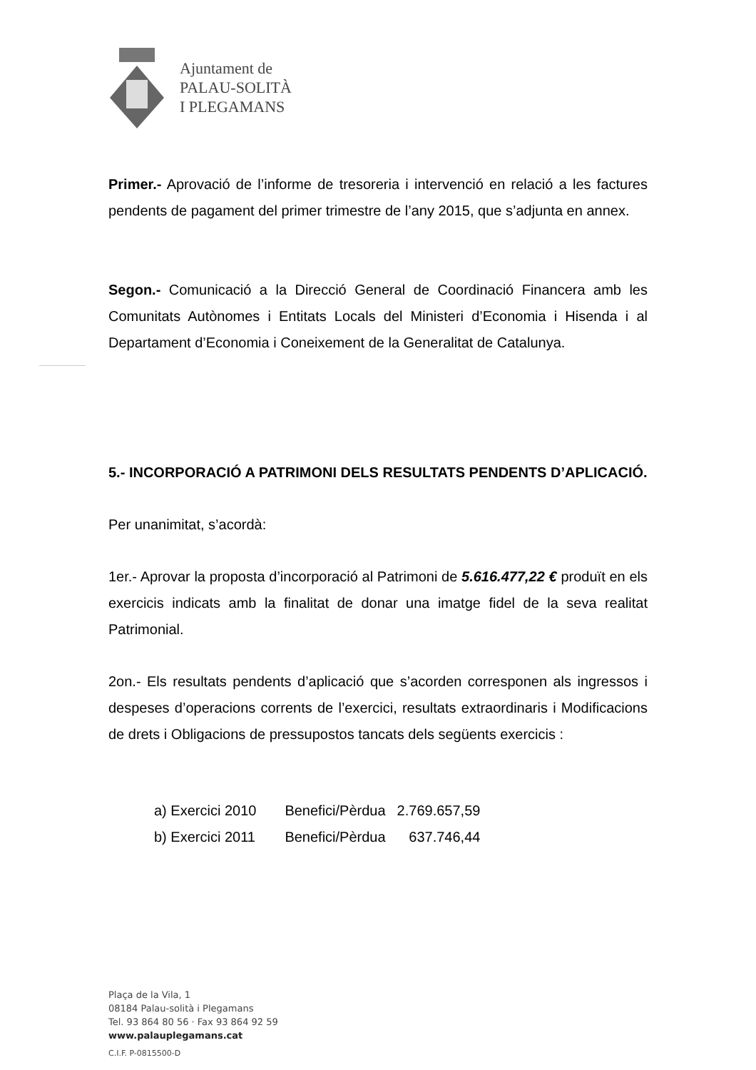Ajuntament de
PALAU-SOLITÀ
I PLEGAMANS
Primer.- Aprovació de l’informe de tresoreria i intervenció en relació a les factures pendents de pagament del primer trimestre de l’any 2015, que s’adjunta en annex.
Segon.- Comunicació a la Direcció General de Coordinació Financera amb les Comunitats Autònomes i Entitats Locals del Ministeri d’Economia i Hisenda i al Departament d’Economia i Coneixement de la Generalitat de Catalunya.
5.- INCORPORACIÓ A PATRIMONI DELS RESULTATS PENDENTS D’APLICACIÓ.
Per unanimitat, s’acordà:
1er.- Aprovar la proposta d’incorporació al Patrimoni de 5.616.477,22 € produït en els exercicis indicats amb la finalitat de donar una imatge fidel de la seva realitat Patrimonial.
2on.- Els resultats pendents d’aplicació que s’acorden corresponen als ingressos i despeses d’operacions corrents de l’exercici, resultats extraordinaris i Modificacions de drets i Obligacions de pressupostos tancats dels següents exercicis :
| a) Exercici 2010 | Benefici/Pèrdua | 2.769.657,59 |
| b) Exercici 2011 | Benefici/Pèrdua | 637.746,44 |
Plaça de la Vila, 1
08184 Palau-solità i Plegamans
Tel. 93 864 80 56 · Fax 93 864 92 59
www.palauplegamans.cat
C.I.F. P-0815500-D